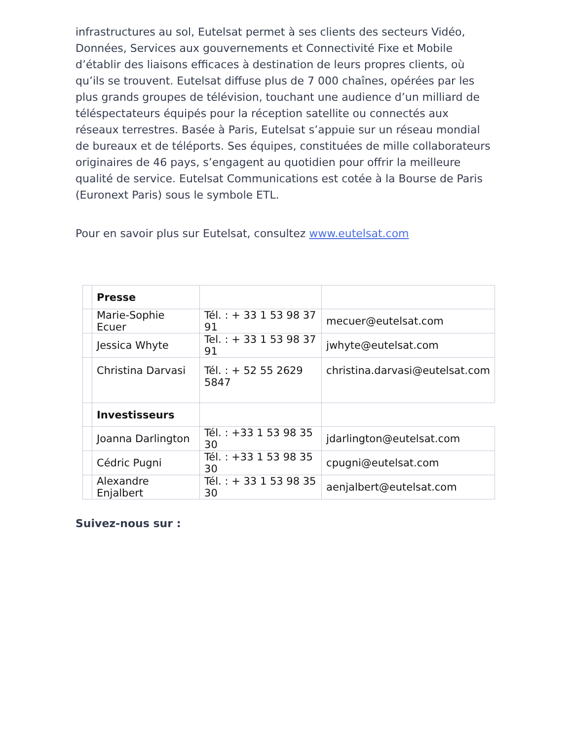infrastructures au sol, Eutelsat permet à ses clients des secteurs Vidéo, Données, Services aux gouvernements et Connectivité Fixe et Mobile d’établir des liaisons efficaces à destination de leurs propres clients, où qu’ils se trouvent. Eutelsat diffuse plus de 7 000 chaînes, opérées par les plus grands groupes de télévision, touchant une audience d’un milliard de téléspectateurs équipés pour la réception satellite ou connectés aux réseaux terrestres. Basée à Paris, Eutelsat s’appuie sur un réseau mondial de bureaux et de téléports. Ses équipes, constituées de mille collaborateurs originaires de 46 pays, s’engagent au quotidien pour offrir la meilleure qualité de service. Eutelsat Communications est cotée à la Bourse de Paris (Euronext Paris) sous le symbole ETL.
Pour en savoir plus sur Eutelsat, consultez www.eutelsat.com
| | Presse | | |
| | Marie-Sophie Ecuer | Tél. : + 33 1 53 98 37 91 | mecuer@eutelsat.com |
| | Jessica Whyte | Tel. : + 33 1 53 98 37 91 | jwhyte@eutelsat.com |
| | Christina Darvasi | Tél. : + 52 55 2629 5847 | christina.darvasi@eutelsat.com |
| | Investisseurs | | |
| | Joanna Darlington | Tél. : +33 1 53 98 35 30 | jdarlington@eutelsat.com |
| | Cédric Pugni | Tél. : +33 1 53 98 35 30 | cpugni@eutelsat.com |
| | Alexandre Enjalbert | Tél. : + 33 1 53 98 35 30 | aenjalbert@eutelsat.com |
Suivez-nous sur :